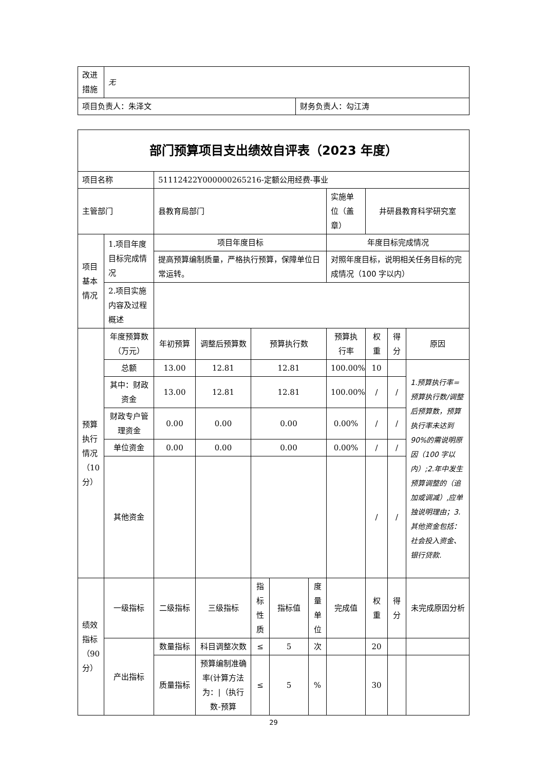| 改进 措施 | 无 | |
| 项目负责人：朱泽文 | | 财务负责人：勾江涛 |
| 部门预算项目支出绩效自评表（2023 年度） | | | | | | | | | | |
| 项目名称 | | 51112422Y000000265216-定额公用经费-事业 | | | | | | | | |
| 主管部门 | | 县教育局部门 | | | | | 实施单位（盖章） | 井研县教育科学研究室 | | |
| 项目基本情况 | 1.项目年度目标完成情况 | 项目年度目标 | | | | | 年度目标完成情况 | | | |
| | | 提高预算编制质量，严格执行预算，保障单位日常运转。 | | | | | 对照年度目标，说明相关任务目标的完成情况（100 字以内） | | | |
| | 2.项目实施内容及过程概述 | | | | | | | | | |
| 预算执行情况（10分） | 年度预算数（万元） | 年初预算 | 调整后预算数 | 预算执行数 | | | 预算执行率 | 权重 | 得分 | 原因 |
| | 总额 | 13.00 | 12.81 | 12.81 | | | 100.00% | 10 | | 1.预算执行率=预算执行数/调整后预算数，预算执行率未达到90%的需说明原因（100 字以内）;2.年中发生预算调整的（追加或调减）,应单独说明理由；3.其他资金包括：社会投入资金、银行贷款. |
| | 其中：财政资金 | 13.00 | 12.81 | 12.81 | | | 100.00% | / | / | |
| | 财政专户管理资金 | 0.00 | 0.00 | 0.00 | | | 0.00% | / | / | |
| | 单位资金 | 0.00 | 0.00 | 0.00 | | | 0.00% | / | / | |
| | 其他资金 | | | | | | | / | / | |
| 绩效指标（90分） | 一级指标 | 二级指标 | 三级指标 | 指标性质 | 指标值 | 度量单位 | 完成值 | 权重 | 得分 | 未完成原因分析 |
| | 产出指标 | 数量指标 | 科目调整次数 | ≤ | 5 | 次 | | 20 | | |
| | | 质量指标 | 预算编制准确率(计算方法为：/（执行数-预算 | ≤ | 5 | % | | 30 | | |
29